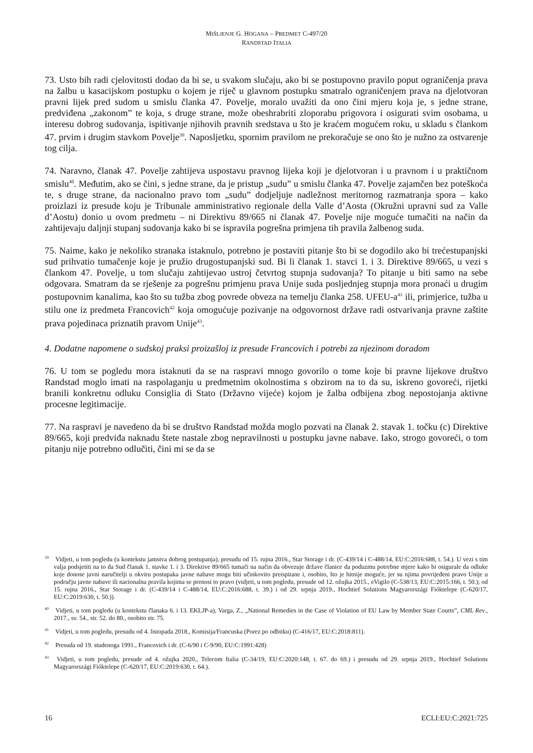MIŠLJENJE G. HOGANA – PREDMET C-497/20
RANDSTAD ITALIA
73. Usto bih radi cjelovitosti dodao da bi se, u svakom slučaju, ako bi se postupovno pravilo poput ograničenja prava na žalbu u kasacijskom postupku o kojem je riječ u glavnom postupku smatralo ograničenjem prava na djelotvoran pravni lijek pred sudom u smislu članka 47. Povelje, moralo uvažiti da ono čini mjeru koja je, s jedne strane, predviđena „zakonom” te koja, s druge strane, može obeshrabriti zloporabu prigovora i osigurati svim osobama, u interesu dobrog sudovanja, ispitivanje njihovih pravnih sredstava u što je kraćem mogućem roku, u skladu s člankom 47. prvim i drugim stavkom Povelje<sup>39</sup>. Naposljetku, spornim pravilom ne prekoračuje se ono što je nužno za ostvarenje tog cilja.
74. Naravno, članak 47. Povelje zahtijeva uspostavu pravnog lijeka koji je djelotvoran i u pravnom i u praktičnom smislu<sup>40</sup>. Međutim, ako se čini, s jedne strane, da je pristup „sudu” u smislu članka 47. Povelje zajamčen bez poteškoća te, s druge strane, da nacionalno pravo tom „sudu” dodjeljuje nadležnost meritornog razmatranja spora – kako proizlazi iz presude koju je Tribunale amministrativo regionale della Valle d’Aosta (Okružni upravni sud za Valle d’Aostu) donio u ovom predmetu – ni Direktivu 89/665 ni članak 47. Povelje nije moguće tumačiti na način da zahtijevaju daljnji stupanj sudovanja kako bi se ispravila pogrešna primjena tih pravila žalbenog suda.
75. Naime, kako je nekoliko stranaka istaknulo, potrebno je postaviti pitanje što bi se dogodilo ako bi trećestupanjski sud prihvatio tumačenje koje je pružio drugostupanjski sud. Bi li članak 1. stavci 1. i 3. Direktive 89/665, u vezi s člankom 47. Povelje, u tom slučaju zahtijevao ustroj četvrtog stupnja sudovanja? To pitanje u biti samo na sebe odgovara. Smatram da se rješenje za pogrešnu primjenu prava Unije suda posljednjeg stupnja mora pronaći u drugim postupovnim kanalima, kao što su tužba zbog povrede obveza na temelju članka 258. UFEU-a<sup>41</sup> ili, primjerice, tužba u stilu one iz predmeta Francovich<sup>42</sup> koja omogućuje pozivanje na odgovornost države radi ostvarivanja pravne zaštite prava pojedinaca priznatih pravom Unije<sup>43</sup>.
4. Dodatne napomene o sudskoj praksi proizašloj iz presude Francovich i potrebi za njezinom doradom
76. U tom se pogledu mora istaknuti da se na raspravi mnogo govorilo o tome koje bi pravne lijekove društvo Randstad moglo imati na raspolaganju u predmetnim okolnostima s obzirom na to da su, iskreno govoreći, rijetki branili konkretnu odluku Consiglia di Stato (Državno vijeće) kojom je žalba odbijena zbog nepostojanja aktivne procesne legitimacije.
77. Na raspravi je navedeno da bi se društvo Randstad možda moglo pozvati na članak 2. stavak 1. točku (c) Direktive 89/665, koji predviđa naknadu štete nastale zbog nepravilnosti u postupku javne nabave. Iako, strogo govoreći, o tom pitanju nije potrebno odlučiti, čini mi se da se
<sup>39</sup> Vidjeti, u tom pogledu (u kontekstu jamstva dobrog postupanja), presudu od 15. rujna 2016., Star Storage i dr. (C-439/14 i C-488/14, EU:C:2016:688, t. 54.). U vezi s tim valja podsjetiti na to da Sud članak 1. stavke 1. i 3. Direktive 89/665 tumači na način da obvezuje države članice da poduzmu potrebne mjere kako bi osigurale da odluke koje donose javni naručitelji u okviru postupaka javne nabave mogu biti učinkovito preispitane i, osobito, što je hitnije moguće, jer su njima povrijeđeni pravo Unije u području javne nabave ili nacionalna pravila kojima se prenosi to pravo (vidjeti, u tom pogledu, presude od 12. ožujka 2015., eVigilo (C-538/13, EU:C:2015:166, t. 50.); od 15. rujna 2016., Star Storage i dr. (C-439/14 i C-488/14, EU:C:2016:688, t. 39.) i od 29. srpnja 2019., Hochtief Solutions Magyarországi Fióktelepe (C-620/17, EU:C:2019:630, t. 50.)).
<sup>40</sup> Vidjeti, u tom pogledu (u kontekstu članaka 6. i 13. EKLJP-a), Varga, Z., „National Remedies in the Case of Violation of EU Law by Member State Courts”, CML Rev., 2017., sv. 54., str. 52. do 80., osobito str. 75.
<sup>41</sup> Vidjeti, u tom pogledu, presudu od 4. listopada 2018., Komisija/Francuska (Porez po odbitku) (C-416/17, EU:C:2018:811).
<sup>42</sup> Presuda od 19. studenoga 1991., Francovich i dr. (C-6/90 i C-9/90, EU:C:1991:428)
<sup>43</sup> Vidjeti, u tom pogledu, presude od 4. ožujka 2020., Telecom Italia (C-34/19, EU:C:2020:148, t. 67. do 69.) i presudu od 29. srpnja 2019., Hochtief Solutions Magyarországi Fióktelepe (C-620/17, EU:C:2019:630, t. 64.).
16 ECLI:EU:C:2021:725